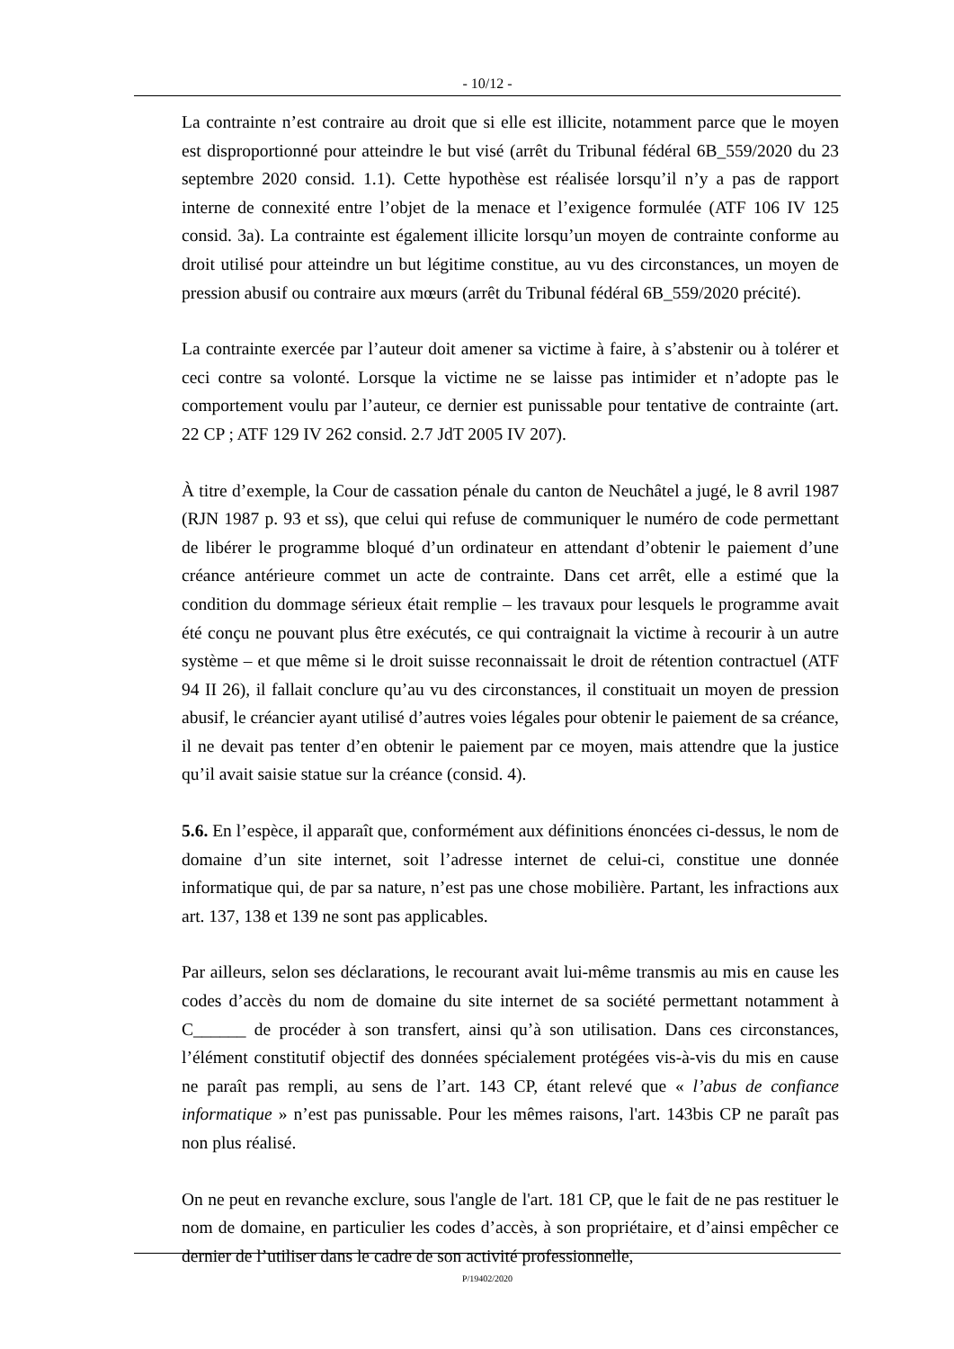- 10/12 -
La contrainte n’est contraire au droit que si elle est illicite, notamment parce que le moyen est disproportionné pour atteindre le but visé (arrêt du Tribunal fédéral 6B_559/2020 du 23 septembre 2020 consid. 1.1). Cette hypothèse est réalisée lorsqu’il n’y a pas de rapport interne de connexité entre l’objet de la menace et l’exigence formulée (ATF 106 IV 125 consid. 3a). La contrainte est également illicite lorsqu’un moyen de contrainte conforme au droit utilisé pour atteindre un but légitime constitue, au vu des circonstances, un moyen de pression abusif ou contraire aux mœurs (arrêt du Tribunal fédéral 6B_559/2020 précité).
La contrainte exercée par l’auteur doit amener sa victime à faire, à s’abstenir ou à tolérer et ceci contre sa volonté. Lorsque la victime ne se laisse pas intimider et n’adopte pas le comportement voulu par l’auteur, ce dernier est punissable pour tentative de contrainte (art. 22 CP ; ATF 129 IV 262 consid. 2.7 JdT 2005 IV 207).
À titre d’exemple, la Cour de cassation pénale du canton de Neuchâtel a jugé, le 8 avril 1987 (RJN 1987 p. 93 et ss), que celui qui refuse de communiquer le numéro de code permettant de libérer le programme bloqué d’un ordinateur en attendant d’obtenir le paiement d’une créance antérieure commet un acte de contrainte. Dans cet arrêt, elle a estimé que la condition du dommage sérieux était remplie – les travaux pour lesquels le programme avait été conçu ne pouvant plus être exécutés, ce qui contraignait la victime à recourir à un autre système – et que même si le droit suisse reconnaissait le droit de rétention contractuel (ATF 94 II 26), il fallait conclure qu’au vu des circonstances, il constituait un moyen de pression abusif, le créancier ayant utilisé d’autres voies légales pour obtenir le paiement de sa créance, il ne devait pas tenter d’en obtenir le paiement par ce moyen, mais attendre que la justice qu’il avait saisie statue sur la créance (consid. 4).
5.6. En l’espèce, il apparaît que, conformément aux définitions énoncées ci-dessus, le nom de domaine d’un site internet, soit l’adresse internet de celui-ci, constitue une donnée informatique qui, de par sa nature, n’est pas une chose mobilière. Partant, les infractions aux art. 137, 138 et 139 ne sont pas applicables.
Par ailleurs, selon ses déclarations, le recourant avait lui-même transmis au mis en cause les codes d’accès du nom de domaine du site internet de sa société permettant notamment à C______ de procéder à son transfert, ainsi qu’à son utilisation. Dans ces circonstances, l’élément constitutif objectif des données spécialement protégées vis-à-vis du mis en cause ne paraît pas rempli, au sens de l’art. 143 CP, étant relevé que « l’abus de confiance informatique » n’est pas punissable. Pour les mêmes raisons, l'art. 143bis CP ne paraît pas non plus réalisé.
On ne peut en revanche exclure, sous l'angle de l'art. 181 CP, que le fait de ne pas restituer le nom de domaine, en particulier les codes d’accès, à son propriétaire, et d’ainsi empêcher ce dernier de l’utiliser dans le cadre de son activité professionnelle,
P/19402/2020